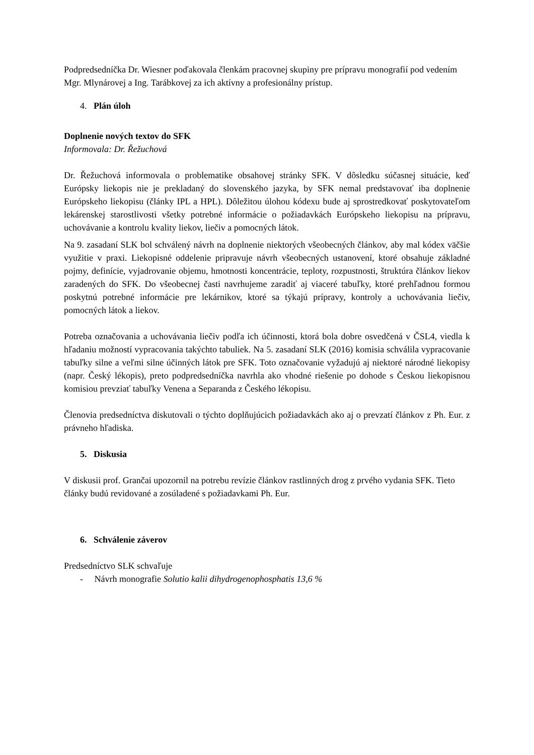Podpredsedníčka Dr. Wiesner poďakovala členkám pracovnej skupiny pre prípravu monografií pod vedením Mgr. Mlynárovej a Ing. Tarábkovej za ich aktívny a profesionálny prístup.
4. Plán úloh
Doplnenie nových textov do SFK
Informovala: Dr. Řežuchová
Dr. Řežuchová informovala o problematike obsahovej stránky SFK. V dôsledku súčasnej situácie, keď Európsky liekopis nie je prekladaný do slovenského jazyka, by SFK nemal predstavovať iba doplnenie Európskeho liekopisu (články IPL a HPL). Dôležitou úlohou kódexu bude aj sprostredkovať poskytovateľom lekárenskej starostlivosti všetky potrebné informácie o požiadavkách Európskeho liekopisu na prípravu, uchovávanie a kontrolu kvality liekov, liečiv a pomocných látok.
Na 9. zasadaní SLK bol schválený návrh na doplnenie niektorých všeobecných článkov, aby mal kódex väčšie využitie v praxi. Liekopisné oddelenie pripravuje návrh všeobecných ustanovení, ktoré obsahuje základné pojmy, definície, vyjadrovanie objemu, hmotnosti koncentrácie, teploty, rozpustnosti, štruktúra článkov liekov zaradených do SFK. Do všeobecnej časti navrhujeme zaradiť aj viaceré tabuľky, ktoré prehľadnou formou poskytnú potrebné informácie pre lekárnikov, ktoré sa týkajú prípravy, kontroly a uchovávania liečiv, pomocných látok a liekov.
Potreba označovania a uchovávania liečiv podľa ich účinnosti, ktorá bola dobre osvedčená v ČSL4, viedla k hľadaniu možností vypracovania takýchto tabuliek. Na 5. zasadaní SLK (2016) komisia schválila vypracovanie tabuľky silne a veľmi silne účinných látok pre SFK. Toto označovanie vyžadujú aj niektoré národné liekopisy (napr. Český lékopis), preto podpredsedníčka navrhla ako vhodné riešenie po dohode s Českou liekopisnou komisiou prevziať tabuľky Venena a Separanda z Českého lékopisu.
Členovia predsedníctva diskutovali o týchto doplňujúcich požiadavkách ako aj o prevzatí článkov z Ph. Eur. z právneho hľadiska.
5. Diskusia
V diskusii prof. Grančai upozornil na potrebu revízie článkov rastlinných drog z prvého vydania SFK. Tieto články budú revidované a zosúladené s požiadavkami Ph. Eur.
6. Schválenie záverov
Predsedníctvo SLK schvaľuje
- Návrh monografie Solutio kalii dihydrogenophosphatis 13,6 %